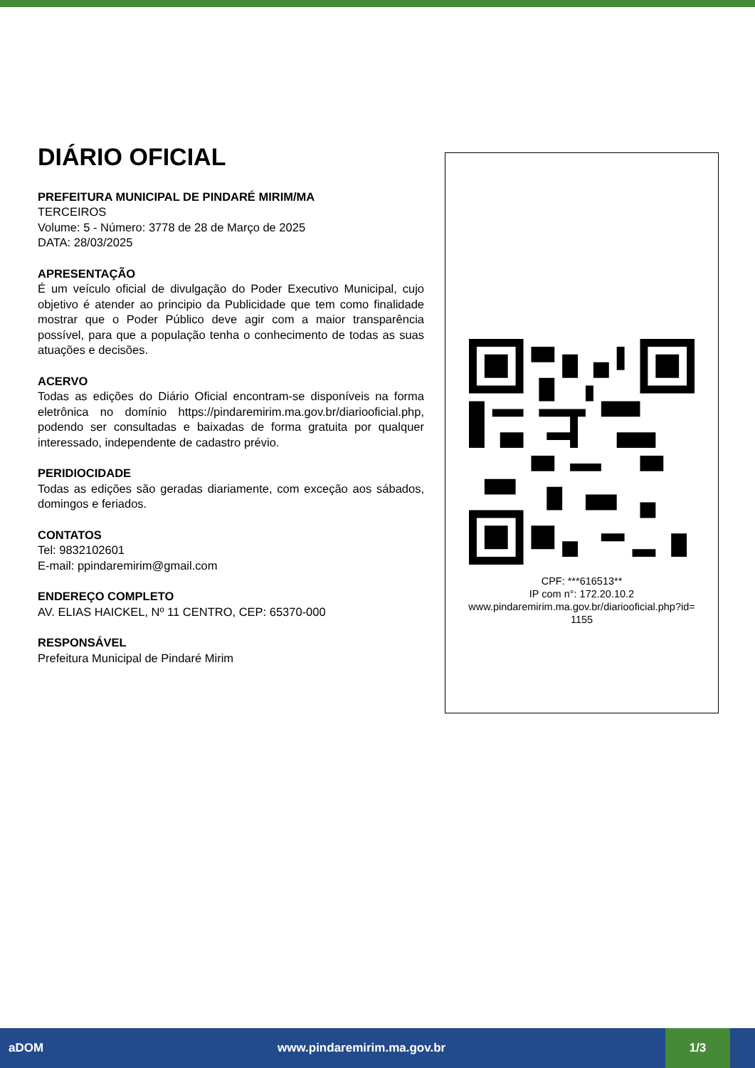DIÁRIO OFICIAL
PREFEITURA MUNICIPAL DE PINDARÉ MIRIM/MA
TERCEIROS
Volume: 5 - Número: 3778 de 28 de Março de 2025
DATA: 28/03/2025
APRESENTAÇÃO
É um veículo oficial de divulgação do Poder Executivo Municipal, cujo objetivo é atender ao principio da Publicidade que tem como finalidade mostrar que o Poder Público deve agir com a maior transparência possível, para que a população tenha o conhecimento de todas as suas atuações e decisões.
ACERVO
Todas as edições do Diário Oficial encontram-se disponíveis na forma eletrônica no domínio https://pindaremirim.ma.gov.br/diariooficial.php, podendo ser consultadas e baixadas de forma gratuita por qualquer interessado, independente de cadastro prévio.
PERIDIOCIDADE
Todas as edições são geradas diariamente, com exceção aos sábados, domingos e feriados.
CONTATOS
Tel: 9832102601
E-mail: ppindaremirim@gmail.com
ENDEREÇO COMPLETO
AV. ELIAS HAICKEL, Nº 11 CENTRO, CEP: 65370-000
RESPONSÁVEL
Prefeitura Municipal de Pindaré Mirim
CPF: ***616513**
IP com n°: 172.20.10.2
www.pindaremirim.ma.gov.br/diariooficial.php?id=
1155
aDOM www.pindaremirim.ma.gov.br 1/3